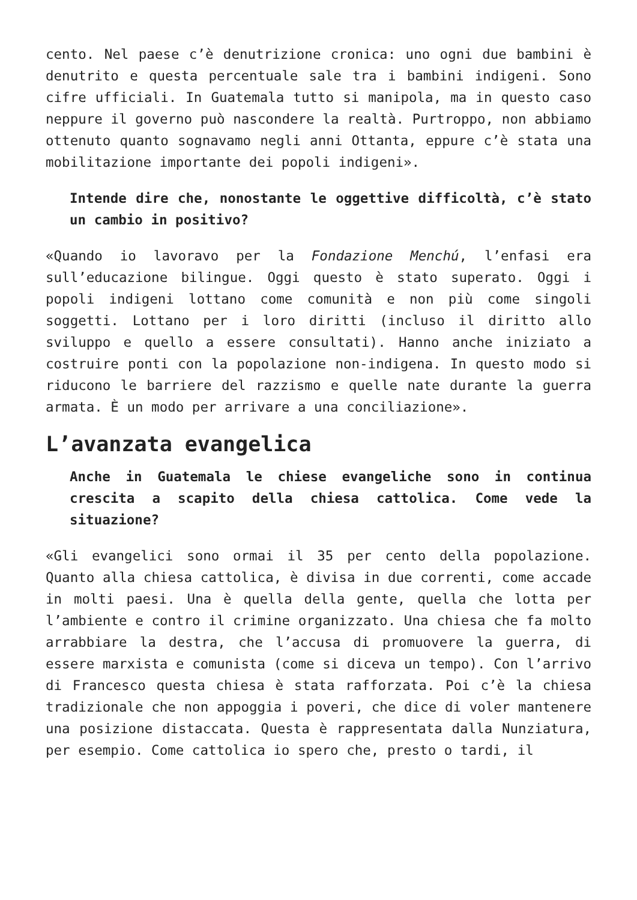cento. Nel paese c’è denutrizione cronica: uno ogni due bambini è denutrito e questa percentuale sale tra i bambini indigeni. Sono cifre ufficiali. In Guatemala tutto si manipola, ma in questo caso neppure il governo può nascondere la realtà. Purtroppo, non abbiamo ottenuto quanto sognavamo negli anni Ottanta, eppure c’è stata una mobilitazione importante dei popoli indigeni».
Intende dire che, nonostante le oggettive difficoltà, c’è stato un cambio in positivo?
«Quando io lavoravo per la Fondazione Menchú, l’enfasi era sull’educazione bilingue. Oggi questo è stato superato. Oggi i popoli indigeni lottano come comunità e non più come singoli soggetti. Lottano per i loro diritti (incluso il diritto allo sviluppo e quello a essere consultati). Hanno anche iniziato a costruire ponti con la popolazione non-indigena. In questo modo si riducono le barriere del razzismo e quelle nate durante la guerra armata. È un modo per arrivare a una conciliazione».
L’avanzata evangelica
Anche in Guatemala le chiese evangeliche sono in continua crescita a scapito della chiesa cattolica. Come vede la situazione?
«Gli evangelici sono ormai il 35 per cento della popolazione. Quanto alla chiesa cattolica, è divisa in due correnti, come accade in molti paesi. Una è quella della gente, quella che lotta per l’ambiente e contro il crimine organizzato. Una chiesa che fa molto arrabbiare la destra, che l’accusa di promuovere la guerra, di essere marxista e comunista (come si diceva un tempo). Con l’arrivo di Francesco questa chiesa è stata rafforzata. Poi c’è la chiesa tradizionale che non appoggia i poveri, che dice di voler mantenere una posizione distaccata. Questa è rappresentata dalla Nunziatura, per esempio. Come cattolica io spero che, presto o tardi, il